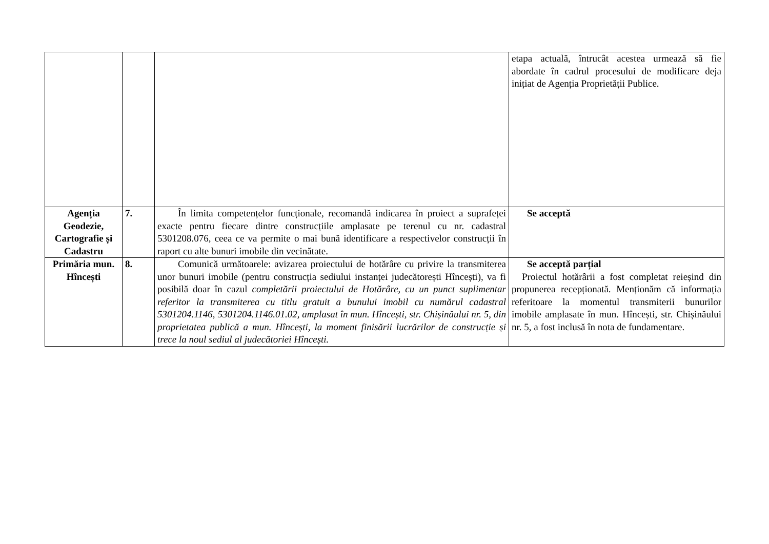| | | | etapa actuală, întrucât acestea urmează să fie abordate în cadrul procesului de modificare deja inițiat de Agenția Proprietății Publice. |
| Agenția Geodezie, Cartografie și Cadastru | 7. | În limita competențelor funcționale, recomandă indicarea în proiect a suprafeței exacte pentru fiecare dintre construcțiile amplasate pe terenul cu nr. cadastral 5301208.076, ceea ce va permite o mai bună identificare a respectivelor construcții în raport cu alte bunuri imobile din vecinătate. | Se acceptă |
| Primăria mun. Hîncești | 8. | Comunică următoarele: avizarea proiectului de hotărâre cu privire la transmiterea unor bunuri imobile (pentru construcția sediului instanței judecătorești Hîncești), va fi posibilă doar în cazul completării proiectului de Hotărâre, cu un punct suplimentar referitor la transmiterea cu titlu gratuit a bunului imobil cu numărul cadastral 5301204.1146, 5301204.1146.01.02, amplasat în mun. Hîncești, str. Chișinăului nr. 5, din proprietatea publică a mun. Hîncești, la moment finisării lucrărilor de construcție și trece la noul sediul al judecătoriei Hîncești. | Se acceptă parțial Proiectul hotărârii a fost completat reieșind din propunerea recepționată. Menționăm că informația referitoare la momentul transmiterii bunurilor imobile amplasate în mun. Hîncești, str. Chișinăului nr. 5, a fost inclusă în nota de fundamentare. |